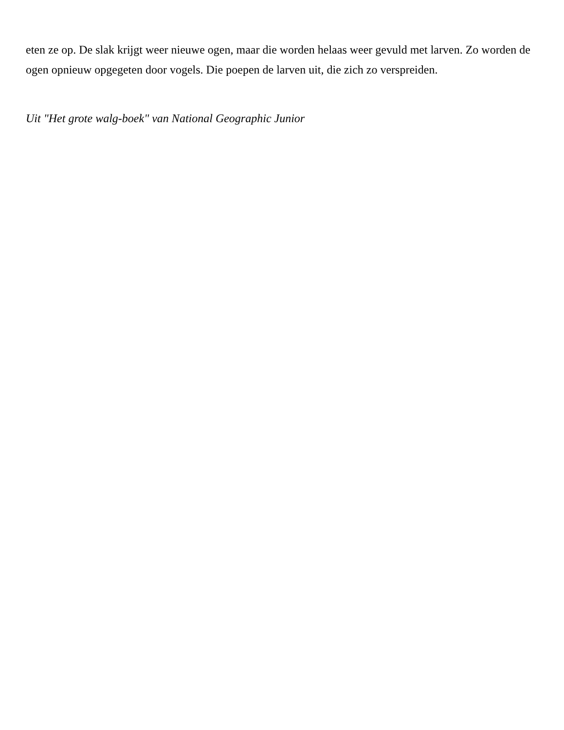eten ze op. De slak krijgt weer nieuwe ogen, maar die worden helaas weer gevuld met larven. Zo worden de ogen opnieuw opgegeten door vogels. Die poepen de larven uit, die zich zo verspreiden.
Uit "Het grote walg-boek" van National Geographic Junior